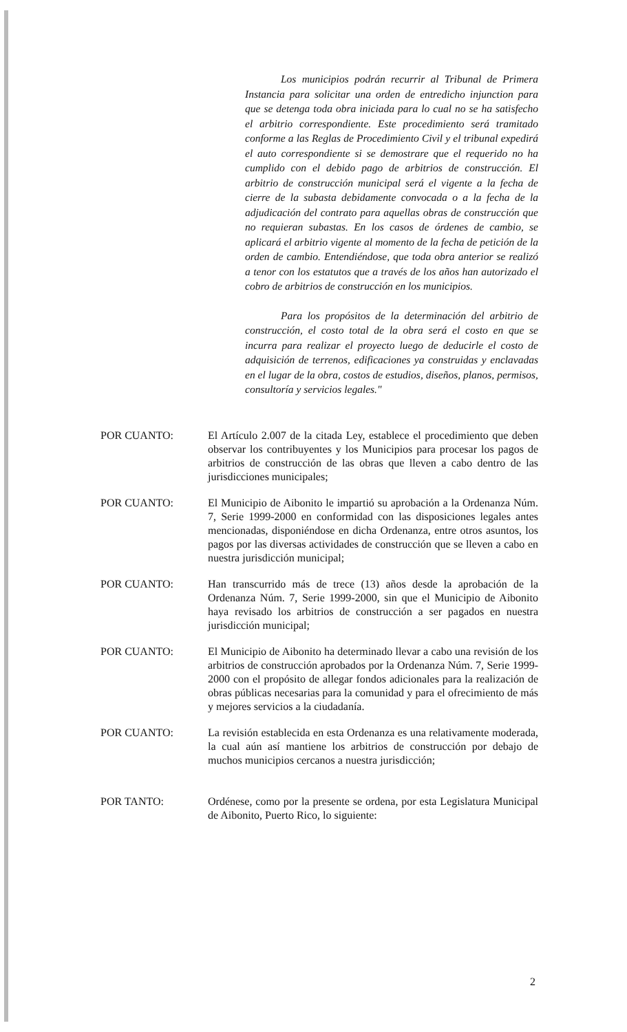Los municipios podrán recurrir al Tribunal de Primera Instancia para solicitar una orden de entredicho injunction para que se detenga toda obra iniciada para lo cual no se ha satisfecho el arbitrio correspondiente. Este procedimiento será tramitado conforme a las Reglas de Procedimiento Civil y el tribunal expedirá el auto correspondiente si se demostrare que el requerido no ha cumplido con el debido pago de arbitrios de construcción. El arbitrio de construcción municipal será el vigente a la fecha de cierre de la subasta debidamente convocada o a la fecha de la adjudicación del contrato para aquellas obras de construcción que no requieran subastas. En los casos de órdenes de cambio, se aplicará el arbitrio vigente al momento de la fecha de petición de la orden de cambio. Entendiéndose, que toda obra anterior se realizó a tenor con los estatutos que a través de los años han autorizado el cobro de arbitrios de construcción en los municipios.
Para los propósitos de la determinación del arbitrio de construcción, el costo total de la obra será el costo en que se incurra para realizar el proyecto luego de deducirle el costo de adquisición de terrenos, edificaciones ya construidas y enclavadas en el lugar de la obra, costos de estudios, diseños, planos, permisos, consultoría y servicios legales."
POR CUANTO: El Artículo 2.007 de la citada Ley, establece el procedimiento que deben observar los contribuyentes y los Municipios para procesar los pagos de arbitrios de construcción de las obras que lleven a cabo dentro de las jurisdicciones municipales;
POR CUANTO: El Municipio de Aibonito le impartió su aprobación a la Ordenanza Núm. 7, Serie 1999-2000 en conformidad con las disposiciones legales antes mencionadas, disponiéndose en dicha Ordenanza, entre otros asuntos, los pagos por las diversas actividades de construcción que se lleven a cabo en nuestra jurisdicción municipal;
POR CUANTO: Han transcurrido más de trece (13) años desde la aprobación de la Ordenanza Núm. 7, Serie 1999-2000, sin que el Municipio de Aibonito haya revisado los arbitrios de construcción a ser pagados en nuestra jurisdicción municipal;
POR CUANTO: El Municipio de Aibonito ha determinado llevar a cabo una revisión de los arbitrios de construcción aprobados por la Ordenanza Núm. 7, Serie 1999-2000 con el propósito de allegar fondos adicionales para la realización de obras públicas necesarias para la comunidad y para el ofrecimiento de más y mejores servicios a la ciudadanía.
POR CUANTO: La revisión establecida en esta Ordenanza es una relativamente moderada, la cual aún así mantiene los arbitrios de construcción por debajo de muchos municipios cercanos a nuestra jurisdicción;
POR TANTO: Ordénese, como por la presente se ordena, por esta Legislatura Municipal de Aibonito, Puerto Rico, lo siguiente:
2